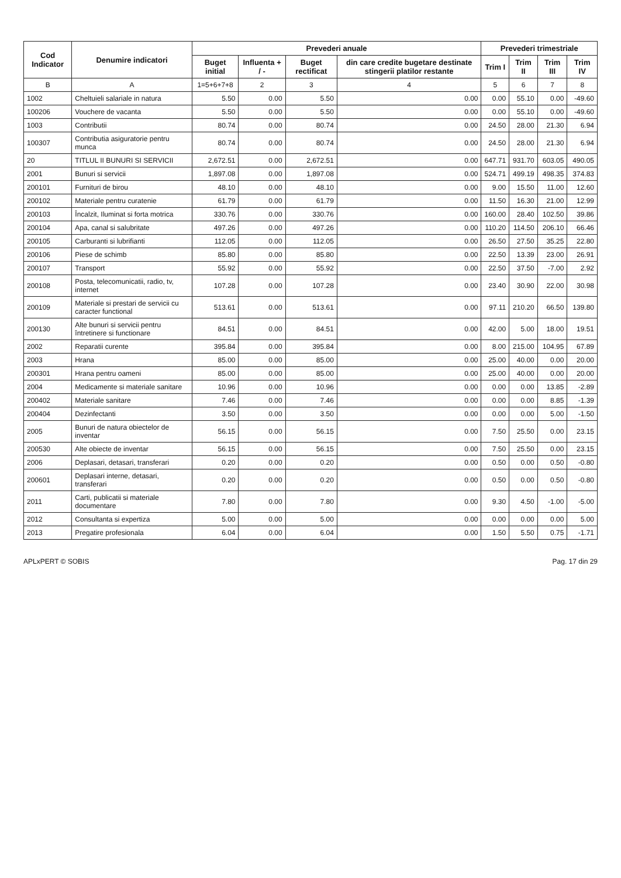| Cod Indicator | Denumire indicatori | Prevederi anuale | | | | Prevederi trimestriale | | | |
| --- | --- | --- | --- | --- | --- | --- | --- | --- | --- |
| | | Buget initial | Influenta + / - | Buget rectificat | din care credite bugetare destinate stingerii platilor restante | Trim I | Trim II | Trim III | Trim IV |
| B | A | 1=5+6+7+8 | 2 | 3 | 4 | 5 | 6 | 7 | 8 |
| 1002 | Cheltuieli salariale in natura | 5.50 | 0.00 | 5.50 | 0.00 | 0.00 | 55.10 | 0.00 | -49.60 |
| 100206 | Vouchere de vacanta | 5.50 | 0.00 | 5.50 | 0.00 | 0.00 | 55.10 | 0.00 | -49.60 |
| 1003 | Contributii | 80.74 | 0.00 | 80.74 | 0.00 | 24.50 | 28.00 | 21.30 | 6.94 |
| 100307 | Contributia asiguratorie pentru munca | 80.74 | 0.00 | 80.74 | 0.00 | 24.50 | 28.00 | 21.30 | 6.94 |
| 20 | TITLUL II BUNURI SI SERVICII | 2,672.51 | 0.00 | 2,672.51 | 0.00 | 647.71 | 931.70 | 603.05 | 490.05 |
| 2001 | Bunuri si servicii | 1,897.08 | 0.00 | 1,897.08 | 0.00 | 524.71 | 499.19 | 498.35 | 374.83 |
| 200101 | Furnituri de birou | 48.10 | 0.00 | 48.10 | 0.00 | 9.00 | 15.50 | 11.00 | 12.60 |
| 200102 | Materiale pentru curatenie | 61.79 | 0.00 | 61.79 | 0.00 | 11.50 | 16.30 | 21.00 | 12.99 |
| 200103 | Încalzit, Iluminat si forta motrica | 330.76 | 0.00 | 330.76 | 0.00 | 160.00 | 28.40 | 102.50 | 39.86 |
| 200104 | Apa, canal si salubritate | 497.26 | 0.00 | 497.26 | 0.00 | 110.20 | 114.50 | 206.10 | 66.46 |
| 200105 | Carburanti si lubrifianti | 112.05 | 0.00 | 112.05 | 0.00 | 26.50 | 27.50 | 35.25 | 22.80 |
| 200106 | Piese de schimb | 85.80 | 0.00 | 85.80 | 0.00 | 22.50 | 13.39 | 23.00 | 26.91 |
| 200107 | Transport | 55.92 | 0.00 | 55.92 | 0.00 | 22.50 | 37.50 | -7.00 | 2.92 |
| 200108 | Posta, telecomunicatii, radio, tv, internet | 107.28 | 0.00 | 107.28 | 0.00 | 23.40 | 30.90 | 22.00 | 30.98 |
| 200109 | Materiale si prestari de servicii cu caracter functional | 513.61 | 0.00 | 513.61 | 0.00 | 97.11 | 210.20 | 66.50 | 139.80 |
| 200130 | Alte bunuri si servicii pentru întretinere si functionare | 84.51 | 0.00 | 84.51 | 0.00 | 42.00 | 5.00 | 18.00 | 19.51 |
| 2002 | Reparatii curente | 395.84 | 0.00 | 395.84 | 0.00 | 8.00 | 215.00 | 104.95 | 67.89 |
| 2003 | Hrana | 85.00 | 0.00 | 85.00 | 0.00 | 25.00 | 40.00 | 0.00 | 20.00 |
| 200301 | Hrana pentru oameni | 85.00 | 0.00 | 85.00 | 0.00 | 25.00 | 40.00 | 0.00 | 20.00 |
| 2004 | Medicamente si materiale sanitare | 10.96 | 0.00 | 10.96 | 0.00 | 0.00 | 0.00 | 13.85 | -2.89 |
| 200402 | Materiale sanitare | 7.46 | 0.00 | 7.46 | 0.00 | 0.00 | 0.00 | 8.85 | -1.39 |
| 200404 | Dezinfectanti | 3.50 | 0.00 | 3.50 | 0.00 | 0.00 | 0.00 | 5.00 | -1.50 |
| 2005 | Bunuri de natura obiectelor de inventar | 56.15 | 0.00 | 56.15 | 0.00 | 7.50 | 25.50 | 0.00 | 23.15 |
| 200530 | Alte obiecte de inventar | 56.15 | 0.00 | 56.15 | 0.00 | 7.50 | 25.50 | 0.00 | 23.15 |
| 2006 | Deplasari, detasari, transferari | 0.20 | 0.00 | 0.20 | 0.00 | 0.50 | 0.00 | 0.50 | -0.80 |
| 200601 | Deplasari interne, detasari, transferari | 0.20 | 0.00 | 0.20 | 0.00 | 0.50 | 0.00 | 0.50 | -0.80 |
| 2011 | Carti, publicatii si materiale documentare | 7.80 | 0.00 | 7.80 | 0.00 | 9.30 | 4.50 | -1.00 | -5.00 |
| 2012 | Consultanta si expertiza | 5.00 | 0.00 | 5.00 | 0.00 | 0.00 | 0.00 | 0.00 | 5.00 |
| 2013 | Pregatire profesionala | 6.04 | 0.00 | 6.04 | 0.00 | 1.50 | 5.50 | 0.75 | -1.71 |
APLxPERT © SOBIS Pag. 17 din 29